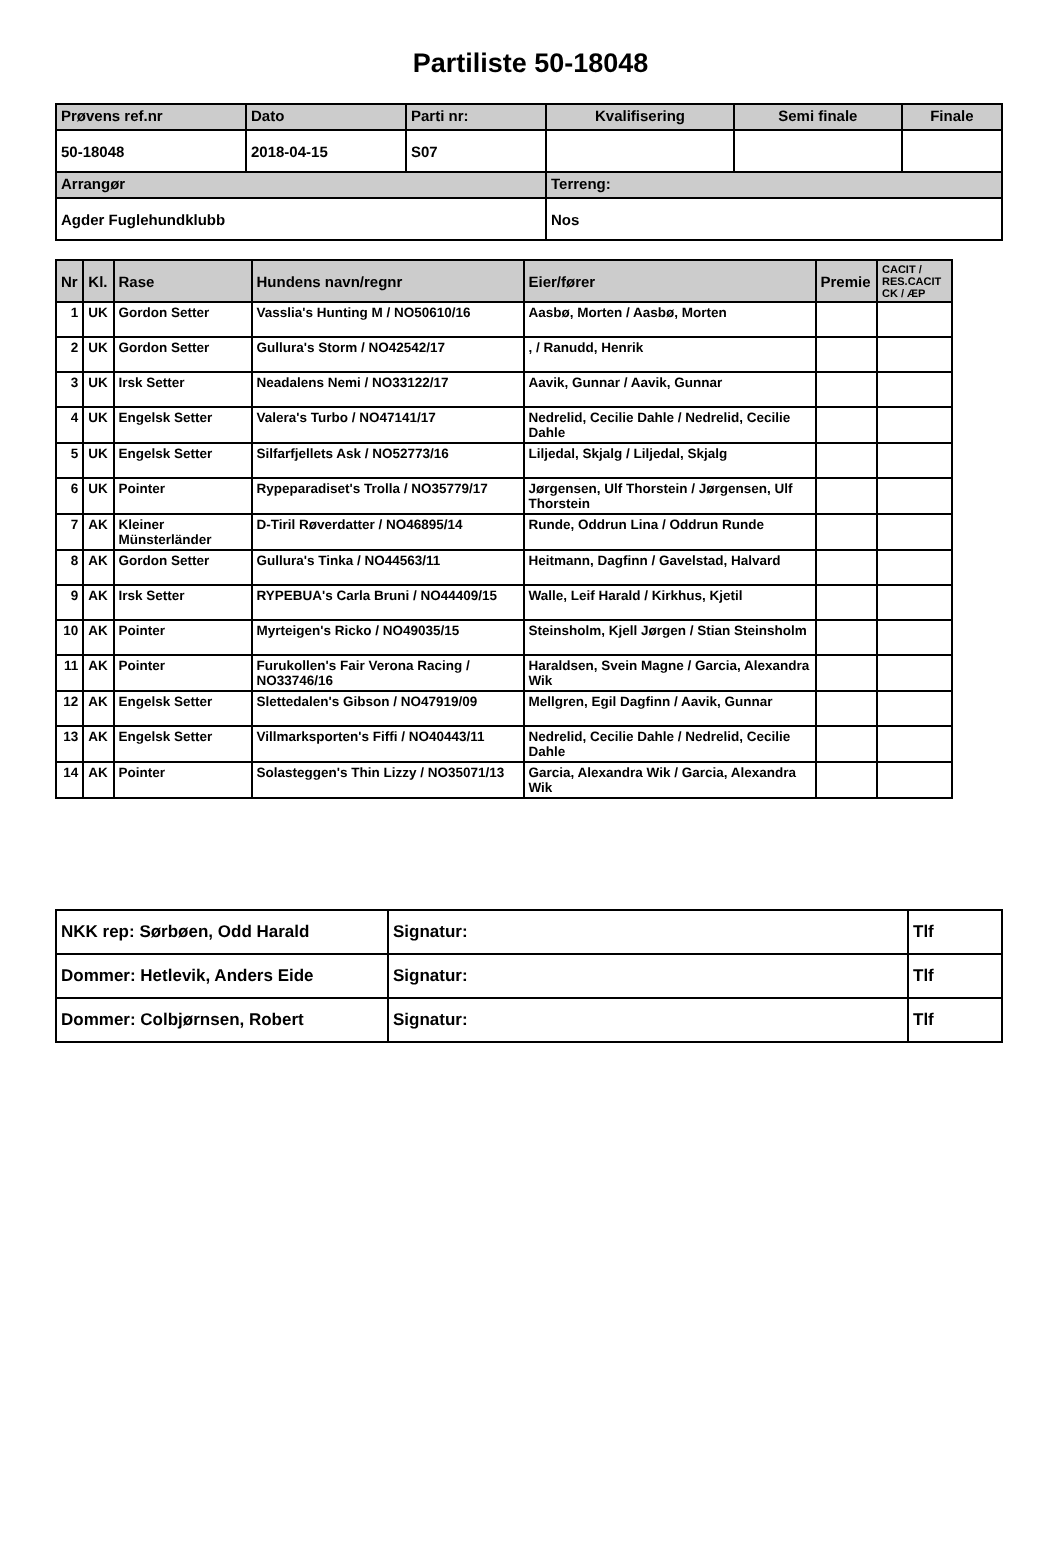Partiliste 50-18048
| Prøvens ref.nr | Dato | Parti nr: | Kvalifisering | Semi finale | Finale |
| --- | --- | --- | --- | --- | --- |
| 50-18048 | 2018-04-15 | S07 | | | |
| Arrangør | | | Terreng: | | |
| Agder Fuglehundklubb | | | Nos | | |
| Nr | Kl. | Rase | Hundens navn/regnr | Eier/fører | Premie | CACIT / RES.CACIT CK / ÆP |
| --- | --- | --- | --- | --- | --- | --- |
| 1 | UK | Gordon Setter | Vasslia's Hunting M / NO50610/16 | Aasbø, Morten / Aasbø, Morten | | |
| 2 | UK | Gordon Setter | Gullura's Storm / NO42542/17 | , / Ranudd, Henrik | | |
| 3 | UK | Irsk Setter | Neadalens Nemi / NO33122/17 | Aavik, Gunnar / Aavik, Gunnar | | |
| 4 | UK | Engelsk Setter | Valera's Turbo / NO47141/17 | Nedrelid, Cecilie Dahle / Nedrelid, Cecilie Dahle | | |
| 5 | UK | Engelsk Setter | Silfarfjellets Ask / NO52773/16 | Liljedal, Skjalg / Liljedal, Skjalg | | |
| 6 | UK | Pointer | Rypeparadiset's Trolla / NO35779/17 | Jørgensen, Ulf Thorstein / Jørgensen, Ulf Thorstein | | |
| 7 | AK | Kleiner Münsterländer | D-Tiril Røverdatter / NO46895/14 | Runde, Oddrun Lina / Oddrun Runde | | |
| 8 | AK | Gordon Setter | Gullura's Tinka / NO44563/11 | Heitmann, Dagfinn / Gavelstad, Halvard | | |
| 9 | AK | Irsk Setter | RYPEBUA's Carla Bruni / NO44409/15 | Walle, Leif Harald / Kirkhus, Kjetil | | |
| 10 | AK | Pointer | Myrteigen's Ricko / NO49035/15 | Steinsholm, Kjell Jørgen / Stian Steinsholm | | |
| 11 | AK | Pointer | Furukollen's Fair Verona Racing / NO33746/16 | Haraldsen, Svein Magne / Garcia, Alexandra Wik | | |
| 12 | AK | Engelsk Setter | Slettedalen's Gibson / NO47919/09 | Mellgren, Egil Dagfinn / Aavik, Gunnar | | |
| 13 | AK | Engelsk Setter | Villmarksporten's Fiffi / NO40443/11 | Nedrelid, Cecilie Dahle / Nedrelid, Cecilie Dahle | | |
| 14 | AK | Pointer | Solasteggen's Thin Lizzy / NO35071/13 | Garcia, Alexandra Wik / Garcia, Alexandra Wik | | |
| NKK rep: Sørbøen, Odd Harald | Signatur: | Tlf |
| Dommer: Hetlevik, Anders Eide | Signatur: | Tlf |
| Dommer: Colbjørnsen, Robert | Signatur: | Tlf |